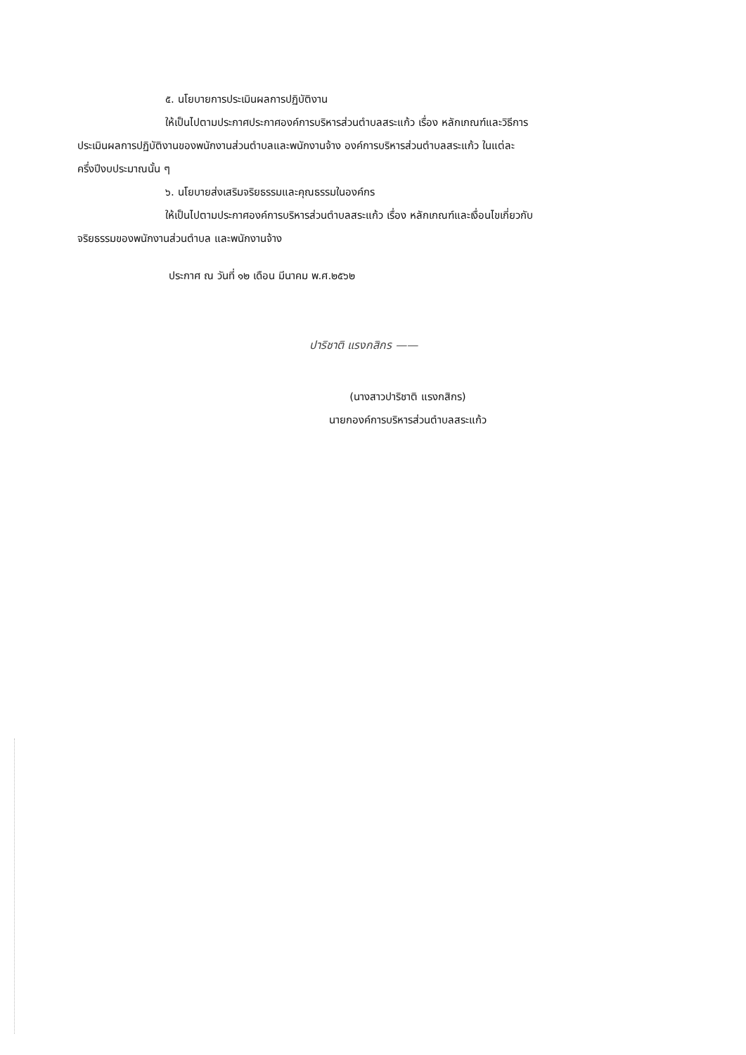๕. นโยบายการประเมินผลการปฏิบัติงาน
ให้เป็นไปตามประกาศประกาศองค์การบริหารส่วนตำบลสระแก้ว เรื่อง หลักเกณฑ์และวิธีการ
ประเมินผลการปฏิบัติงานของพนักงานส่วนตำบลและพนักงานจ้าง องค์การบริหารส่วนตำบลสระแก้ว ในแต่ละ
ครึ่งปีงบประมาณนั้น ๆ
๖. นโยบายส่งเสริมจริยธรรมและคุณธรรมในองค์กร
ให้เป็นไปตามประกาศองค์การบริหารส่วนตำบลสระแก้ว เรื่อง หลักเกณฑ์และเงื่อนไขเกี่ยวกับ
จริยธรรมของพนักงานส่วนตำบล และพนักงานจ้าง
ประกาศ ณ วันที่ ๑๒ เดือน มีนาคม พ.ศ.๒๕๖๒
ปาริชาติ แรงกสิกร ——
(นางสาวปาริชาติ แรงกสิกร)
นายกองค์การบริหารส่วนตำบลสระแก้ว